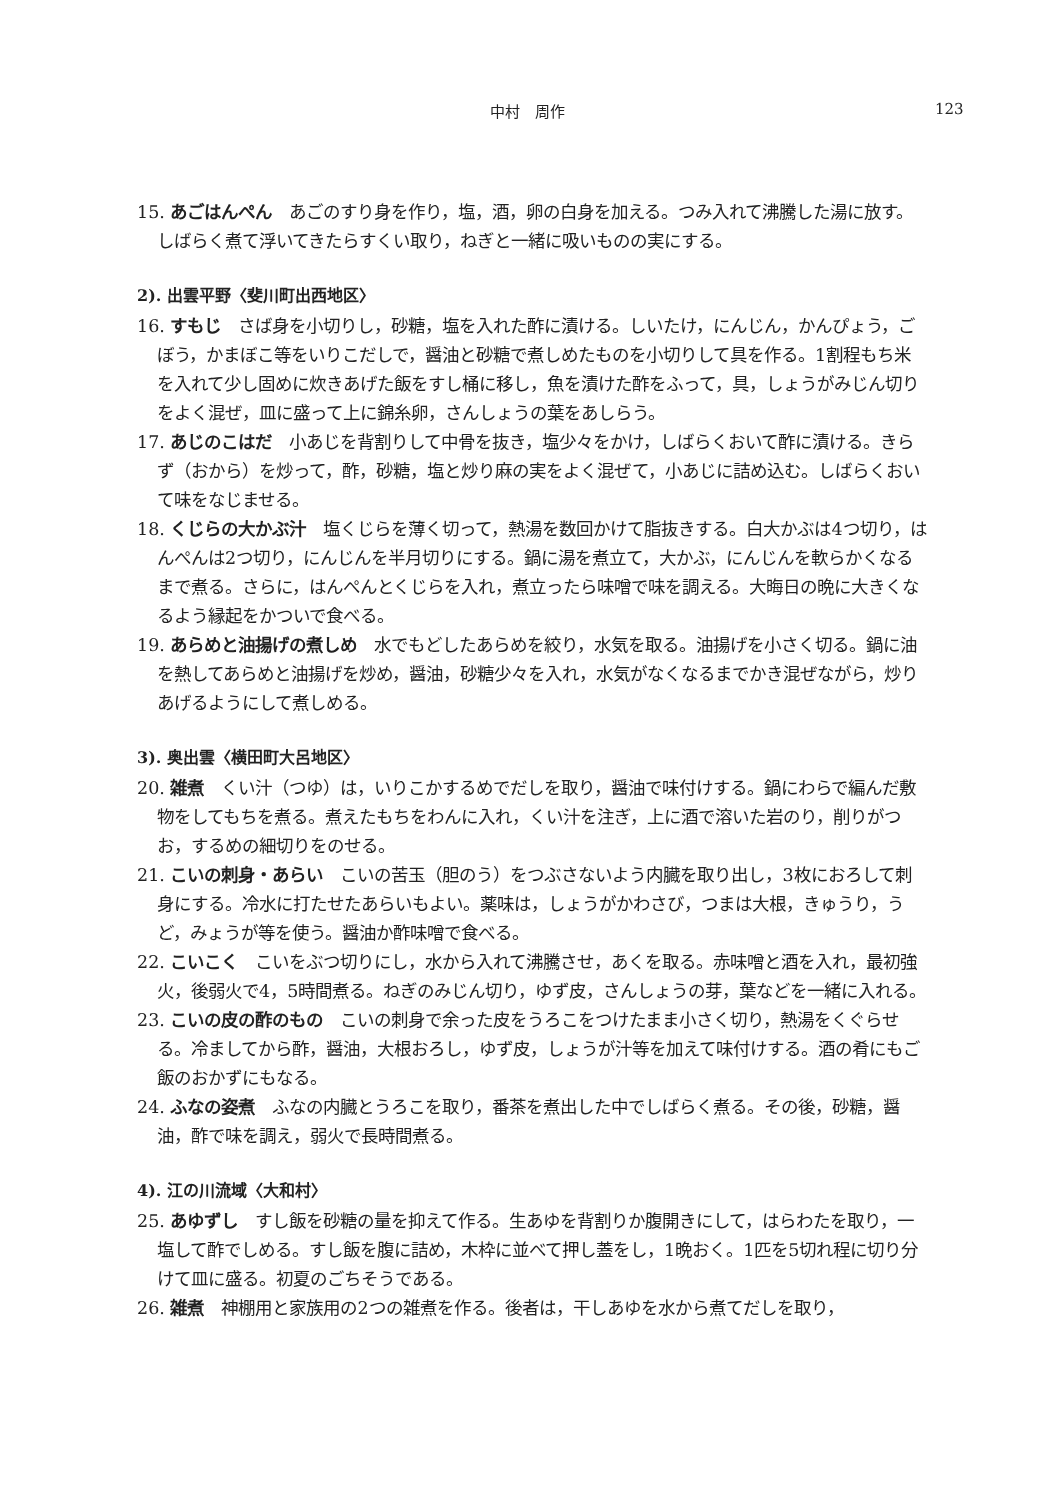中村　周作 123
15. あごはんぺん　あごのすり身を作り，塩，酒，卵の白身を加える。つみ入れて沸騰した湯に放す。しばらく煮て浮いてきたらすくい取り，ねぎと一緒に吸いものの実にする。
2). 出雲平野〈斐川町出西地区〉
16. すもじ　さば身を小切りし，砂糖，塩を入れた酢に漬ける。しいたけ，にんじん，かんぴょう，ごぼう，かまぼこ等をいりこだしで，醤油と砂糖で煮しめたものを小切りして具を作る。1割程もち米を入れて少し固めに炊きあげた飯をすし桶に移し，魚を漬けた酢をふって，具，しょうがみじん切りをよく混ぜ，皿に盛って上に錦糸卵，さんしょうの葉をあしらう。
17. あじのこはだ　小あじを背割りして中骨を抜き，塩少々をかけ，しばらくおいて酢に漬ける。きらず（おから）を炒って，酢，砂糖，塩と炒り麻の実をよく混ぜて，小あじに詰め込む。しばらくおいて味をなじませる。
18. くじらの大かぶ汁　塩くじらを薄く切って，熱湯を数回かけて脂抜きする。白大かぶは4つ切り，はんぺんは2つ切り，にんじんを半月切りにする。鍋に湯を煮立て，大かぶ，にんじんを軟らかくなるまで煮る。さらに，はんぺんとくじらを入れ，煮立ったら味噌で味を調える。大晦日の晩に大きくなるよう縁起をかついで食べる。
19. あらめと油揚げの煮しめ　水でもどしたあらめを絞り，水気を取る。油揚げを小さく切る。鍋に油を熱してあらめと油揚げを炒め，醤油，砂糖少々を入れ，水気がなくなるまでかき混ぜながら，炒りあげるようにして煮しめる。
3). 奥出雲〈横田町大呂地区〉
20. 雑煮　くい汁（つゆ）は，いりこかするめでだしを取り，醤油で味付けする。鍋にわらで編んだ敷物をしてもちを煮る。煮えたもちをわんに入れ，くい汁を注ぎ，上に酒で溶いた岩のり，削りがつお，するめの細切りをのせる。
21. こいの刺身・あらい　こいの苦玉（胆のう）をつぶさないよう内臓を取り出し，3枚におろして刺身にする。冷水に打たせたあらいもよい。薬味は，しょうがかわさび，つまは大根，きゅうり，うど，みょうが等を使う。醤油か酢味噌で食べる。
22. こいこく　こいをぶつ切りにし，水から入れて沸騰させ，あくを取る。赤味噌と酒を入れ，最初強火，後弱火で4，5時間煮る。ねぎのみじん切り，ゆず皮，さんしょうの芽，葉などを一緒に入れる。
23. こいの皮の酢のもの　こいの刺身で余った皮をうろこをつけたまま小さく切り，熱湯をくぐらせる。冷ましてから酢，醤油，大根おろし，ゆず皮，しょうが汁等を加えて味付けする。酒の肴にもご飯のおかずにもなる。
24. ふなの姿煮　ふなの内臓とうろこを取り，番茶を煮出した中でしばらく煮る。その後，砂糖，醤油，酢で味を調え，弱火で長時間煮る。
4). 江の川流域〈大和村〉
25. あゆずし　すし飯を砂糖の量を抑えて作る。生あゆを背割りか腹開きにして，はらわたを取り，一塩して酢でしめる。すし飯を腹に詰め，木枠に並べて押し蓋をし，1晩おく。1匹を5切れ程に切り分けて皿に盛る。初夏のごちそうである。
26. 雑煮　神棚用と家族用の2つの雑煮を作る。後者は，干しあゆを水から煮てだしを取り，